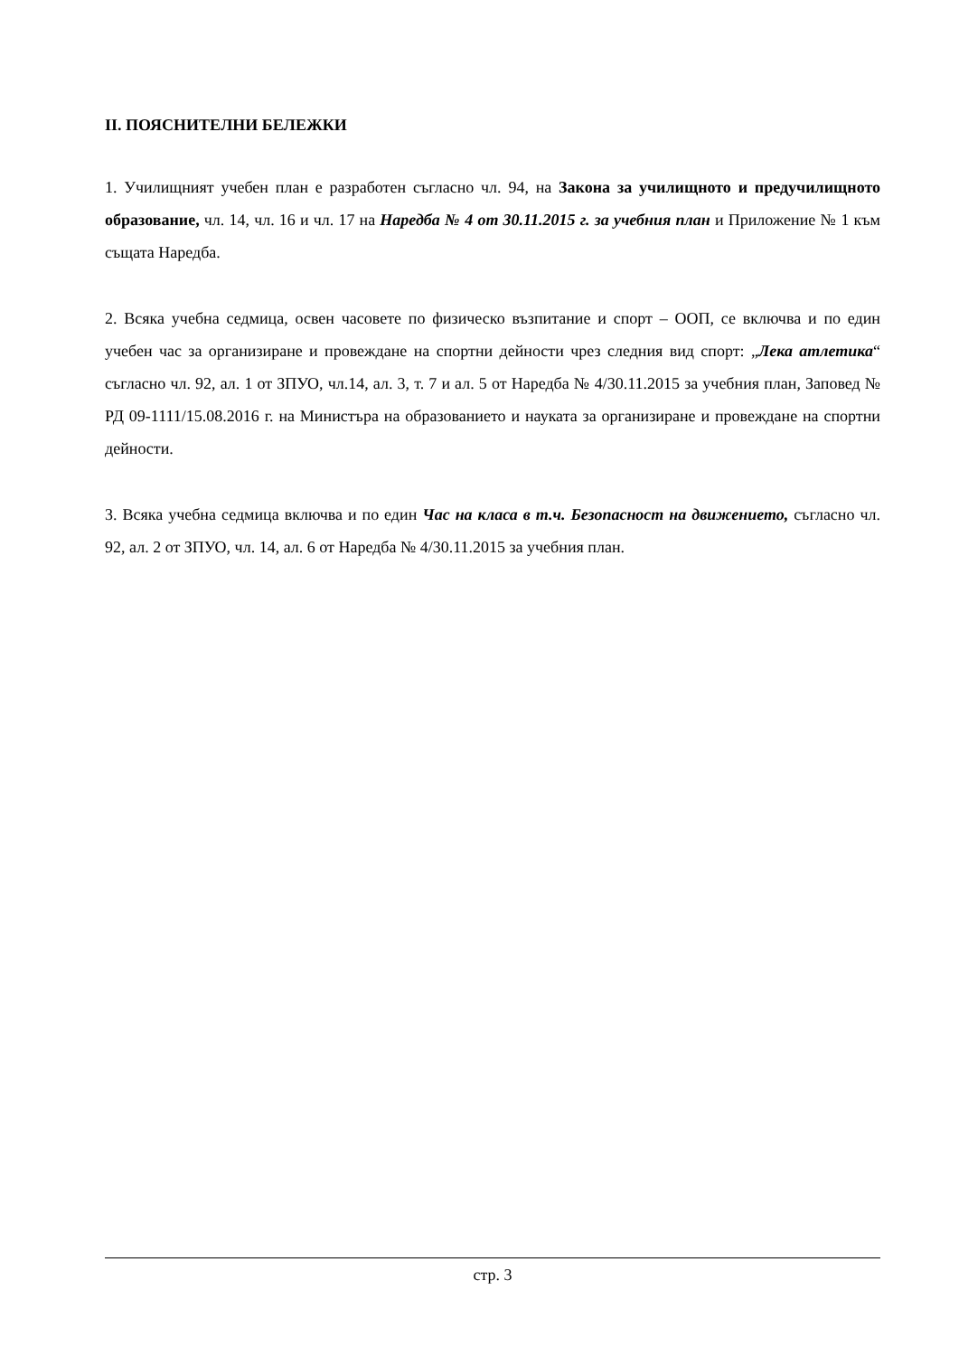II. ПОЯСНИТЕЛНИ БЕЛЕЖКИ
1. Училищният учебен план е разработен съгласно чл. 94, на Закона за училищното и предучилищното образование, чл. 14, чл. 16 и чл. 17 на Наредба № 4 от 30.11.2015 г. за учебния план и Приложение № 1 към същата Наредба.
2. Всяка учебна седмица, освен часовете по физическо възпитание и спорт – ООП, се включва и по един учебен час за организиране и провеждане на спортни дейности чрез следния вид спорт: „Лека атлетика“ съгласно чл. 92, ал. 1 от ЗПУО, чл.14, ал. 3, т. 7 и ал. 5 от Наредба № 4/30.11.2015 за учебния план, Заповед № РД 09-1111/15.08.2016 г. на Министъра на образованието и науката за организиране и провеждане на спортни дейности.
3. Всяка учебна седмица включва и по един Час на класа в т.ч. Безопасност на движението, съгласно чл. 92, ал. 2 от ЗПУО, чл. 14, ал. 6 от Наредба № 4/30.11.2015 за учебния план.
стр. 3